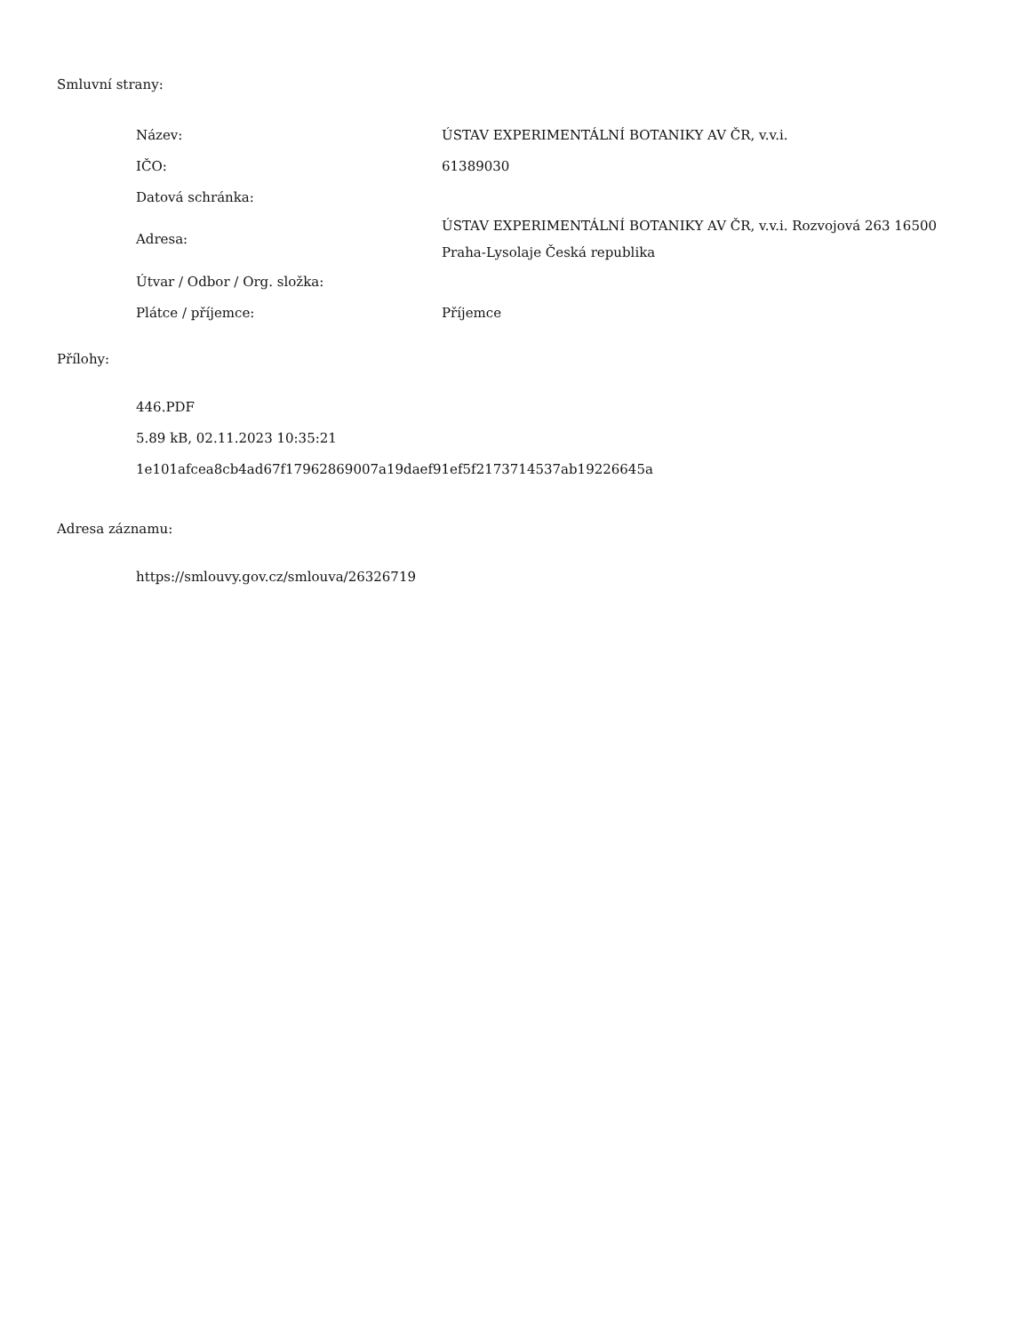Smluvní strany:
| Název: | ÚSTAV EXPERIMENTÁLNÍ BOTANIKY AV ČR, v.v.i. |
| IČO: | 61389030 |
| Datová schránka: | |
| Adresa: | ÚSTAV EXPERIMENTÁLNÍ BOTANIKY AV ČR, v.v.i. Rozvojová 263 16500 Praha-Lysolaje Česká republika |
| Útvar / Odbor / Org. složka: | |
| Plátce / příjemce: | Příjemce |
Přílohy:
446.PDF
5.89 kB, 02.11.2023 10:35:21
1e101afcea8cb4ad67f17962869007a19daef91ef5f2173714537ab19226645a
Adresa záznamu:
https://smlouvy.gov.cz/smlouva/26326719